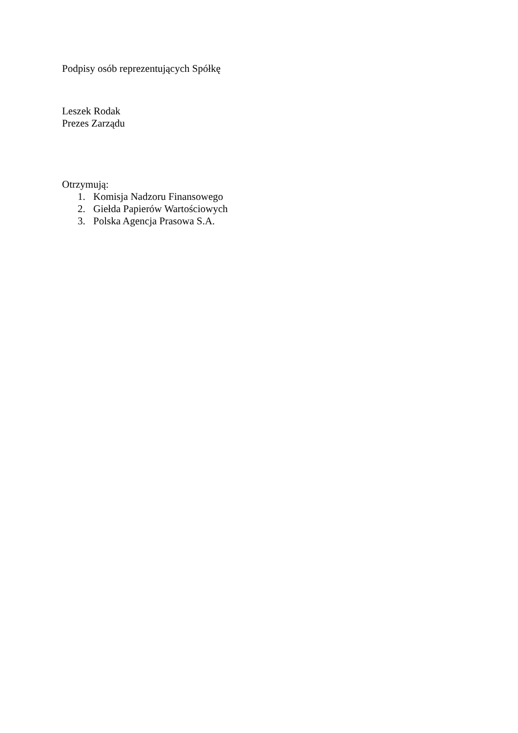Podpisy osób reprezentujących Spółkę
Leszek Rodak
Prezes Zarządu
Otrzymują:
1. Komisja Nadzoru Finansowego
2. Giełda Papierów Wartościowych
3. Polska Agencja Prasowa S.A.